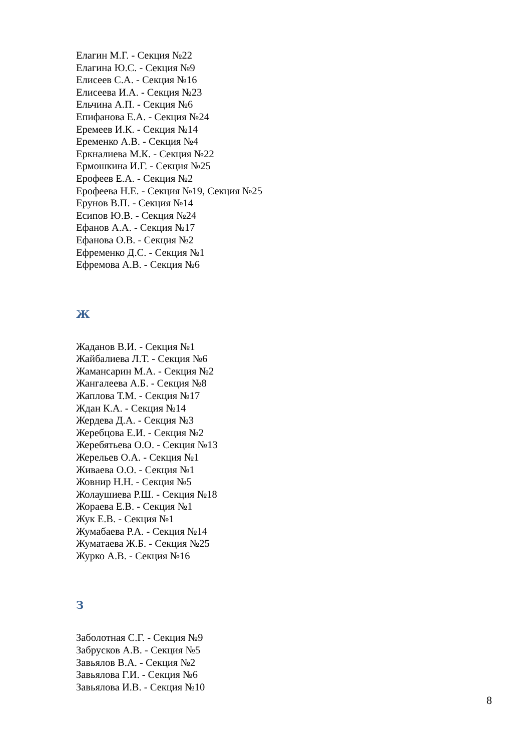Елагин М.Г. - Секция №22
Елагина Ю.С. - Секция №9
Елисеев С.А. - Секция №16
Елисеева И.А. - Секция №23
Ельчина А.П. - Секция №6
Епифанова Е.А. - Секция №24
Еремеев И.К. - Секция №14
Еременко А.В. - Секция №4
Еркналиева М.К. - Секция №22
Ермошкина И.Г. - Секция №25
Ерофеев Е.А. - Секция №2
Ерофеева Н.Е. - Секция №19, Секция №25
Ерунов В.П. - Секция №14
Есипов Ю.В. - Секция №24
Ефанов А.А. - Секция №17
Ефанова О.В. - Секция №2
Ефременко Д.С. - Секция №1
Ефремова А.В. - Секция №6
Ж
Жаданов В.И. - Секция №1
Жайбалиева Л.Т. - Секция №6
Жамансарин М.А. - Секция №2
Жангалеева А.Б. - Секция №8
Жаплова Т.М. - Секция №17
Ждан К.А. - Секция №14
Жердева Д.А. - Секция №3
Жеребцова Е.И. - Секция №2
Жеребятьева О.О. - Секция №13
Жерельев О.А. - Секция №1
Живаева О.О. - Секция №1
Жовнир Н.Н. - Секция №5
Жолаушиева Р.Ш. - Секция №18
Жораева Е.В. - Секция №1
Жук Е.В. - Секция №1
Жумабаева Р.А. - Секция №14
Жуматаева Ж.Б. - Секция №25
Журко А.В. - Секция №16
З
Заболотная С.Г. - Секция №9
Забрусков А.В. - Секция №5
Завьялов В.А. - Секция №2
Завьялова Г.И. - Секция №6
Завьялова И.В. - Секция №10
8